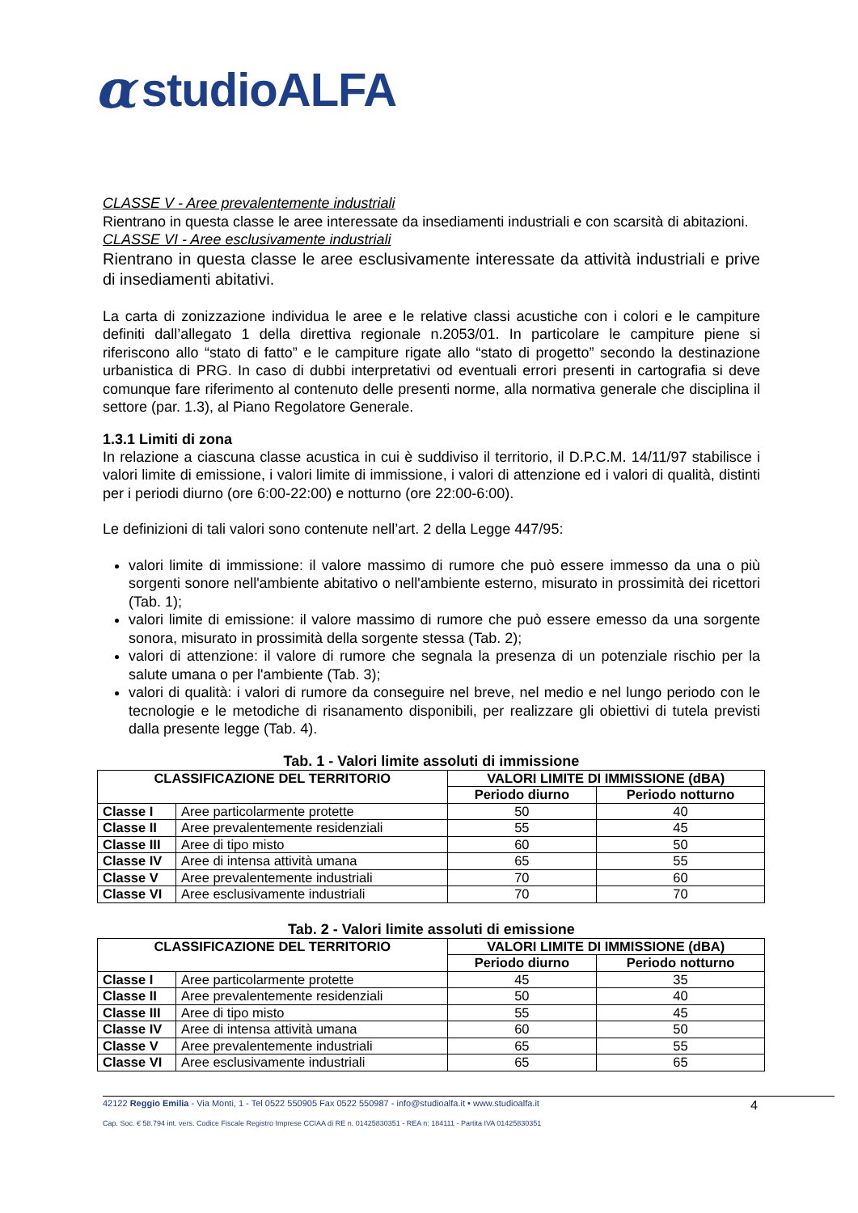αstudioALFA
CLASSE V - Aree prevalentemente industriali
Rientrano in questa classe le aree interessate da insediamenti industriali e con scarsità di abitazioni.
CLASSE VI - Aree esclusivamente industriali
Rientrano in questa classe le aree esclusivamente interessate da attività industriali e prive di insediamenti abitativi.
La carta di zonizzazione individua le aree e le relative classi acustiche con i colori e le campiture definiti dall’allegato 1 della direttiva regionale n.2053/01. In particolare le campiture piene si riferiscono allo “stato di fatto” e le campiture rigate allo “stato di progetto” secondo la destinazione urbanistica di PRG. In caso di dubbi interpretativi od eventuali errori presenti in cartografia si deve comunque fare riferimento al contenuto delle presenti norme, alla normativa generale che disciplina il settore (par. 1.3), al Piano Regolatore Generale.
1.3.1 Limiti di zona
In relazione a ciascuna classe acustica in cui è suddiviso il territorio, il D.P.C.M. 14/11/97 stabilisce i valori limite di emissione, i valori limite di immissione, i valori di attenzione ed i valori di qualità, distinti per i periodi diurno (ore 6:00-22:00) e notturno (ore 22:00-6:00).
Le definizioni di tali valori sono contenute nell’art. 2 della Legge 447/95:
valori limite di immissione: il valore massimo di rumore che può essere immesso da una o più sorgenti sonore nell'ambiente abitativo o nell'ambiente esterno, misurato in prossimità dei ricettori (Tab. 1);
valori limite di emissione: il valore massimo di rumore che può essere emesso da una sorgente sonora, misurato in prossimità della sorgente stessa (Tab. 2);
valori di attenzione: il valore di rumore che segnala la presenza di un potenziale rischio per la salute umana o per l'ambiente (Tab. 3);
valori di qualità: i valori di rumore da conseguire nel breve, nel medio e nel lungo periodo con le tecnologie e le metodiche di risanamento disponibili, per realizzare gli obiettivi di tutela previsti dalla presente legge (Tab. 4).
Tab. 1 - Valori limite assoluti di immissione
| CLASSIFICAZIONE DEL TERRITORIO | | VALORI LIMITE DI IMMISSIONE (dBA) | |
| --- | --- | --- | --- |
| | | Periodo diurno | Periodo notturno |
| Classe I | Aree particolarmente protette | 50 | 40 |
| Classe II | Aree prevalentemente residenziali | 55 | 45 |
| Classe III | Aree di tipo misto | 60 | 50 |
| Classe IV | Aree di intensa attività umana | 65 | 55 |
| Classe V | Aree prevalentemente industriali | 70 | 60 |
| Classe VI | Aree esclusivamente industriali | 70 | 70 |
Tab. 2 - Valori limite assoluti di emissione
| CLASSIFICAZIONE DEL TERRITORIO | | VALORI LIMITE DI IMMISSIONE (dBA) | |
| --- | --- | --- | --- |
| | | Periodo diurno | Periodo notturno |
| Classe I | Aree particolarmente protette | 45 | 35 |
| Classe II | Aree prevalentemente residenziali | 50 | 40 |
| Classe III | Aree di tipo misto | 55 | 45 |
| Classe IV | Aree di intensa attività umana | 60 | 50 |
| Classe V | Aree prevalentemente industriali | 65 | 55 |
| Classe VI | Aree esclusivamente industriali | 65 | 65 |
4 42122 Reggio Emilia - Via Monti, 1 - Tel 0522 550905 Fax 0522 550987 - info@studioalfa.it • www.studioalfa.it
Cap. Soc. € 58.794 int. vers. Codice Fiscale Registro Imprese CCIAA di RE n. 01425830351 - REA n: 184111 - Partita IVA 01425830351